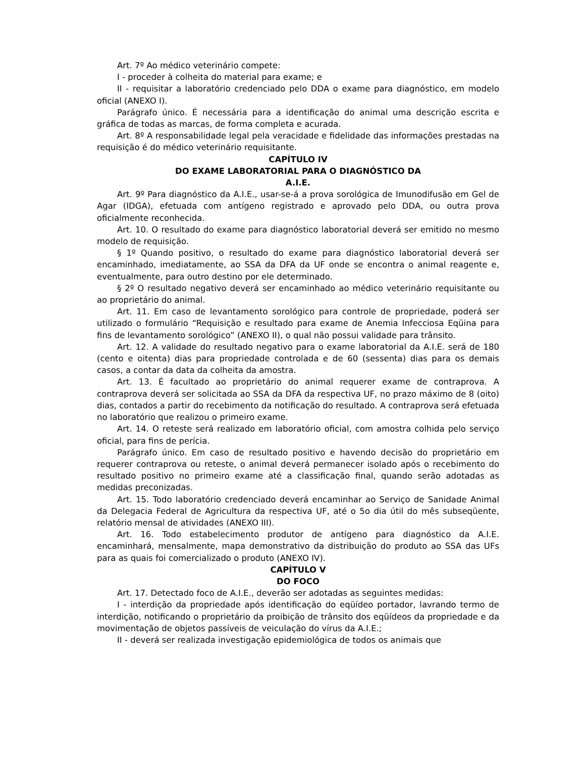Art. 7º Ao médico veterinário compete:
I - proceder à colheita do material para exame; e
II - requisitar a laboratório credenciado pelo DDA o exame para diagnóstico, em modelo oficial (ANEXO I).
Parágrafo único. É necessária para a identificação do animal uma descrição escrita e gráfica de todas as marcas, de forma completa e acurada.
Art. 8º A responsabilidade legal pela veracidade e fidelidade das informações prestadas na requisição é do médico veterinário requisitante.
CAPÍTULO IV
DO EXAME LABORATORIAL PARA O DIAGNÓSTICO DA
A.I.E.
Art. 9º Para diagnóstico da A.I.E., usar-se-á a prova sorológica de Imunodifusão em Gel de Agar (IDGA), efetuada com antígeno registrado e aprovado pelo DDA, ou outra prova oficialmente reconhecida.
Art. 10. O resultado do exame para diagnóstico laboratorial deverá ser emitido no mesmo modelo de requisição.
§ 1º Quando positivo, o resultado do exame para diagnóstico laboratorial deverá ser encaminhado, imediatamente, ao SSA da DFA da UF onde se encontra o animal reagente e, eventualmente, para outro destino por ele determinado.
§ 2º O resultado negativo deverá ser encaminhado ao médico veterinário requisitante ou ao proprietário do animal.
Art. 11. Em caso de levantamento sorológico para controle de propriedade, poderá ser utilizado o formulário “Requisição e resultado para exame de Anemia Infecciosa Eqüina para fins de levantamento sorológico” (ANEXO II), o qual não possui validade para trânsito.
Art. 12. A validade do resultado negativo para o exame laboratorial da A.I.E. será de 180 (cento e oitenta) dias para propriedade controlada e de 60 (sessenta) dias para os demais casos, a contar da data da colheita da amostra.
Art. 13. É facultado ao proprietário do animal requerer exame de contraprova. A contraprova deverá ser solicitada ao SSA da DFA da respectiva UF, no prazo máximo de 8 (oito) dias, contados a partir do recebimento da notificação do resultado. A contraprova será efetuada no laboratório que realizou o primeiro exame.
Art. 14. O reteste será realizado em laboratório oficial, com amostra colhida pelo serviço oficial, para fins de perícia.
Parágrafo único. Em caso de resultado positivo e havendo decisão do proprietário em requerer contraprova ou reteste, o animal deverá permanecer isolado após o recebimento do resultado positivo no primeiro exame até a classificação final, quando serão adotadas as medidas preconizadas.
Art. 15. Todo laboratório credenciado deverá encaminhar ao Serviço de Sanidade Animal da Delegacia Federal de Agricultura da respectiva UF, até o 5o dia útil do mês subseqüente, relatório mensal de atividades (ANEXO III).
Art. 16. Todo estabelecimento produtor de antígeno para diagnóstico da A.I.E. encaminhará, mensalmente, mapa demonstrativo da distribuição do produto ao SSA das UFs para as quais foi comercializado o produto (ANEXO IV).
CAPÍTULO V
DO FOCO
Art. 17. Detectado foco de A.I.E., deverão ser adotadas as seguintes medidas:
I - interdição da propriedade após identificação do eqüídeo portador, lavrando termo de interdição, notificando o proprietário da proibição de trânsito dos eqüídeos da propriedade e da movimentação de objetos passíveis de veiculação do vírus da A.I.E.;
II - deverá ser realizada investigação epidemiológica de todos os animais que